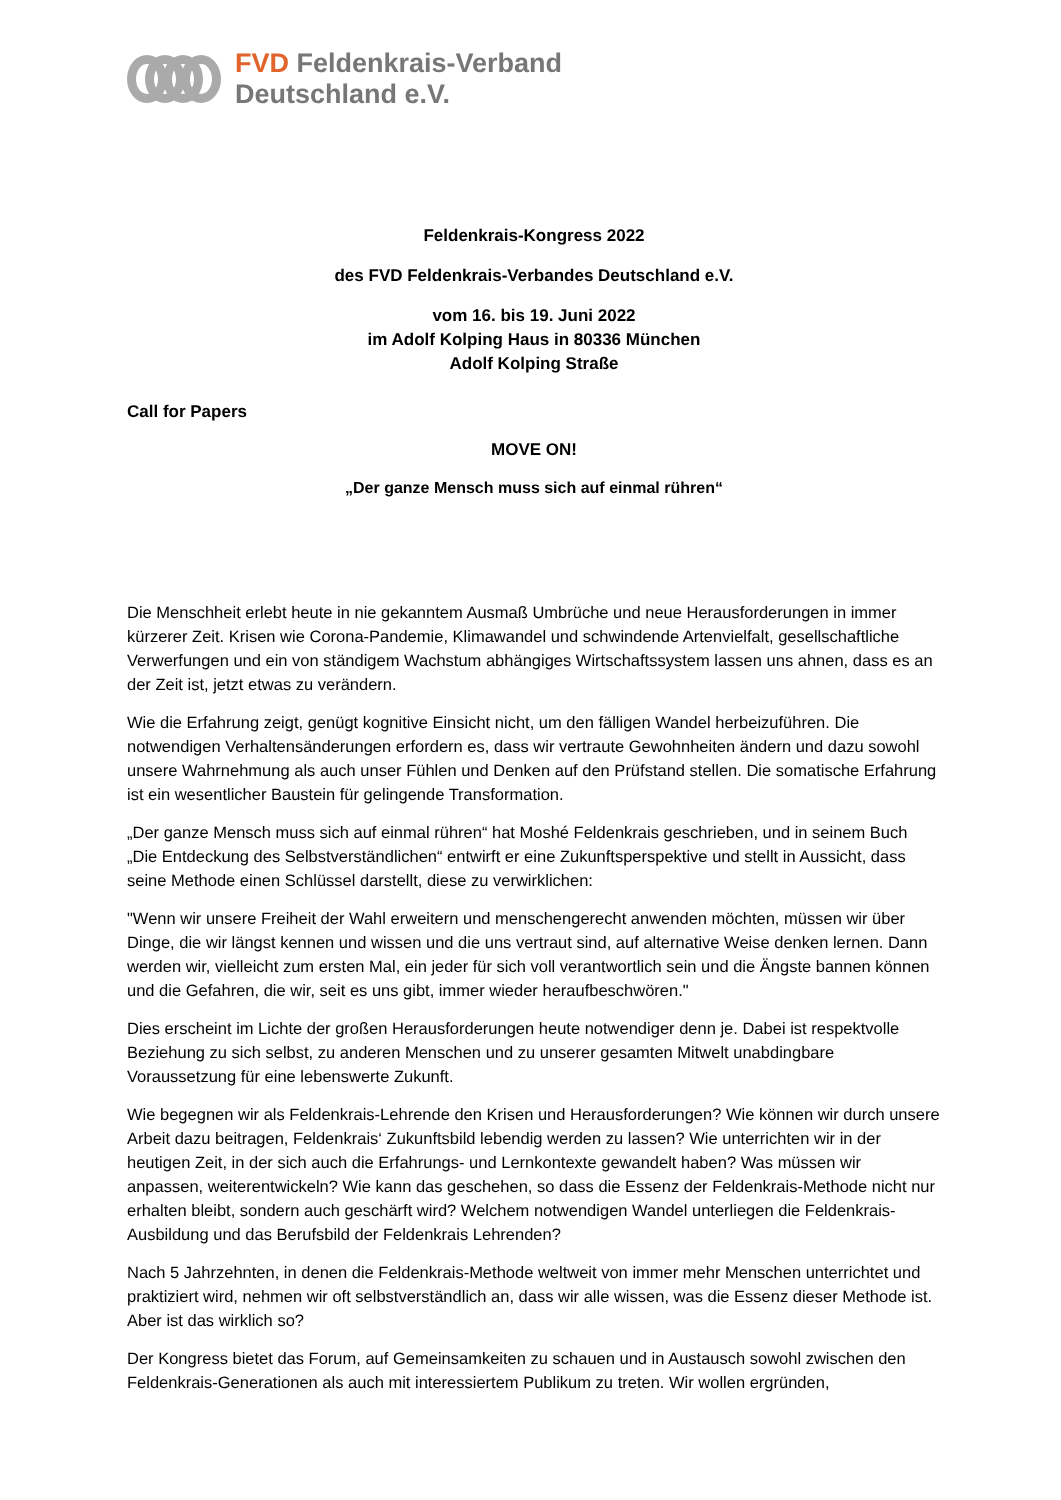FVD Feldenkrais-Verband
Deutschland e.V.
Feldenkrais-Kongress 2022
des FVD Feldenkrais-Verbandes Deutschland e.V.
vom 16. bis 19. Juni 2022
im Adolf Kolping Haus in 80336 München
Adolf Kolping Straße
Call for Papers
MOVE ON!
„Der ganze Mensch muss sich auf einmal rühren“
Die Menschheit erlebt heute in nie gekanntem Ausmaß Umbrüche und neue Herausforderungen in immer kürzerer Zeit. Krisen wie Corona-Pandemie, Klimawandel und schwindende Artenvielfalt, gesellschaftliche Verwerfungen und ein von ständigem Wachstum abhängiges Wirtschaftssystem lassen uns ahnen, dass es an der Zeit ist, jetzt etwas zu verändern.
Wie die Erfahrung zeigt, genügt kognitive Einsicht nicht, um den fälligen Wandel herbeizuführen. Die notwendigen Verhaltensänderungen erfordern es, dass wir vertraute Gewohnheiten ändern und dazu sowohl unsere Wahrnehmung als auch unser Fühlen und Denken auf den Prüfstand stellen. Die somatische Erfahrung ist ein wesentlicher Baustein für gelingende Transformation.
„Der ganze Mensch muss sich auf einmal rühren“ hat Moshé Feldenkrais geschrieben, und in seinem Buch „Die Entdeckung des Selbstverständlichen“ entwirft er eine Zukunftsperspektive und stellt in Aussicht, dass seine Methode einen Schlüssel darstellt, diese zu verwirklichen:
"Wenn wir unsere Freiheit der Wahl erweitern und menschengerecht anwenden möchten, müssen wir über Dinge, die wir längst kennen und wissen und die uns vertraut sind, auf alternative Weise denken lernen. Dann werden wir, vielleicht zum ersten Mal, ein jeder für sich voll verantwortlich sein und die Ängste bannen können und die Gefahren, die wir, seit es uns gibt, immer wieder heraufbeschwören."
Dies erscheint im Lichte der großen Herausforderungen heute notwendiger denn je. Dabei ist respektvolle Beziehung zu sich selbst, zu anderen Menschen und zu unserer gesamten Mitwelt unabdingbare Voraussetzung für eine lebenswerte Zukunft.
Wie begegnen wir als Feldenkrais-Lehrende den Krisen und Herausforderungen? Wie können wir durch unsere Arbeit dazu beitragen, Feldenkrais‘ Zukunftsbild lebendig werden zu lassen? Wie unterrichten wir in der heutigen Zeit, in der sich auch die Erfahrungs- und Lernkontexte gewandelt haben? Was müssen wir anpassen, weiterentwickeln? Wie kann das geschehen, so dass die Essenz der Feldenkrais-Methode nicht nur erhalten bleibt, sondern auch geschärft wird? Welchem notwendigen Wandel unterliegen die Feldenkrais-Ausbildung und das Berufsbild der Feldenkrais Lehrenden?
Nach 5 Jahrzehnten, in denen die Feldenkrais-Methode weltweit von immer mehr Menschen unterrichtet und praktiziert wird, nehmen wir oft selbstverständlich an, dass wir alle wissen, was die Essenz dieser Methode ist. Aber ist das wirklich so?
Der Kongress bietet das Forum, auf Gemeinsamkeiten zu schauen und in Austausch sowohl zwischen den Feldenkrais-Generationen als auch mit interessiertem Publikum zu treten. Wir wollen ergründen,